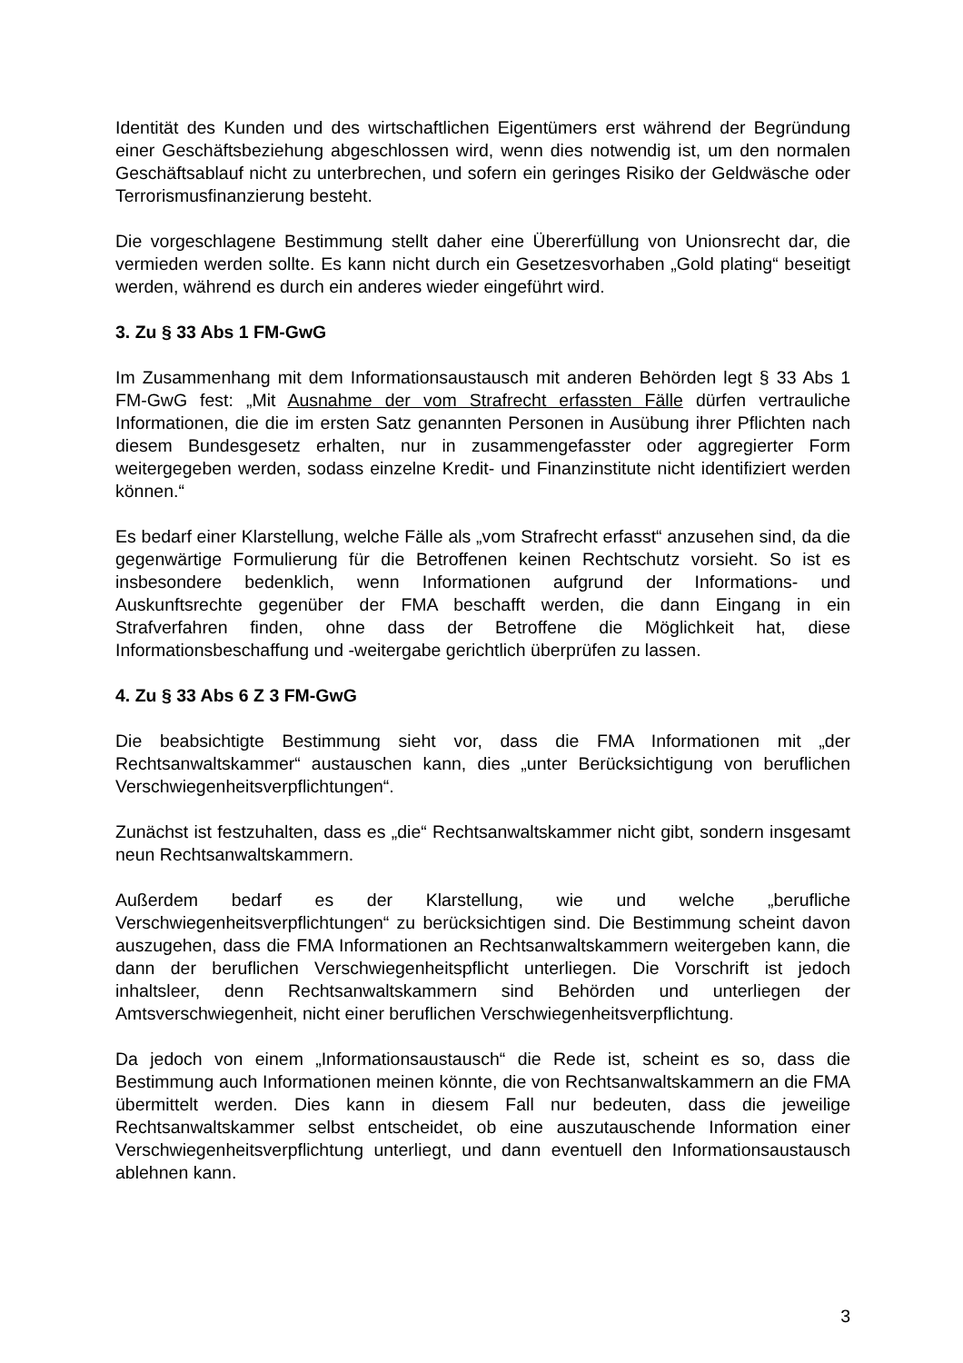Identität des Kunden und des wirtschaftlichen Eigentümers erst während der Begründung einer Geschäftsbeziehung abgeschlossen wird, wenn dies notwendig ist, um den normalen Geschäftsablauf nicht zu unterbrechen, und sofern ein geringes Risiko der Geldwäsche oder Terrorismusfinanzierung besteht.
Die vorgeschlagene Bestimmung stellt daher eine Übererfüllung von Unionsrecht dar, die vermieden werden sollte. Es kann nicht durch ein Gesetzesvorhaben „Gold plating“ beseitigt werden, während es durch ein anderes wieder eingeführt wird.
3. Zu § 33 Abs 1 FM-GwG
Im Zusammenhang mit dem Informationsaustausch mit anderen Behörden legt § 33 Abs 1 FM-GwG fest: „Mit Ausnahme der vom Strafrecht erfassten Fälle dürfen vertrauliche Informationen, die die im ersten Satz genannten Personen in Ausübung ihrer Pflichten nach diesem Bundesgesetz erhalten, nur in zusammengefasster oder aggregierter Form weitergegeben werden, sodass einzelne Kredit- und Finanzinstitute nicht identifiziert werden können.“
Es bedarf einer Klarstellung, welche Fälle als „vom Strafrecht erfasst“ anzusehen sind, da die gegenwärtige Formulierung für die Betroffenen keinen Rechtschutz vorsieht. So ist es insbesondere bedenklich, wenn Informationen aufgrund der Informations- und Auskunftsrechte gegenüber der FMA beschafft werden, die dann Eingang in ein Strafverfahren finden, ohne dass der Betroffene die Möglichkeit hat, diese Informationsbeschaffung und -weitergabe gerichtlich überprüfen zu lassen.
4. Zu § 33 Abs 6 Z 3 FM-GwG
Die beabsichtigte Bestimmung sieht vor, dass die FMA Informationen mit „der Rechtsanwaltskammer“ austauschen kann, dies „unter Berücksichtigung von beruflichen Verschwiegenheitsverpflichtungen“.
Zunächst ist festzuhalten, dass es „die“ Rechtsanwaltskammer nicht gibt, sondern insgesamt neun Rechtsanwaltskammern.
Außerdem bedarf es der Klarstellung, wie und welche „berufliche Verschwiegenheitsverpflichtungen“ zu berücksichtigen sind. Die Bestimmung scheint davon auszugehen, dass die FMA Informationen an Rechtsanwaltskammern weitergeben kann, die dann der beruflichen Verschwiegenheitspflicht unterliegen. Die Vorschrift ist jedoch inhaltsleer, denn Rechtsanwaltskammern sind Behörden und unterliegen der Amtsverschwiegenheit, nicht einer beruflichen Verschwiegenheitsverpflichtung.
Da jedoch von einem „Informationsaustausch“ die Rede ist, scheint es so, dass die Bestimmung auch Informationen meinen könnte, die von Rechtsanwaltskammern an die FMA übermittelt werden. Dies kann in diesem Fall nur bedeuten, dass die jeweilige Rechtsanwaltskammer selbst entscheidet, ob eine auszutauschende Information einer Verschwiegenheitsverpflichtung unterliegt, und dann eventuell den Informationsaustausch ablehnen kann.
3